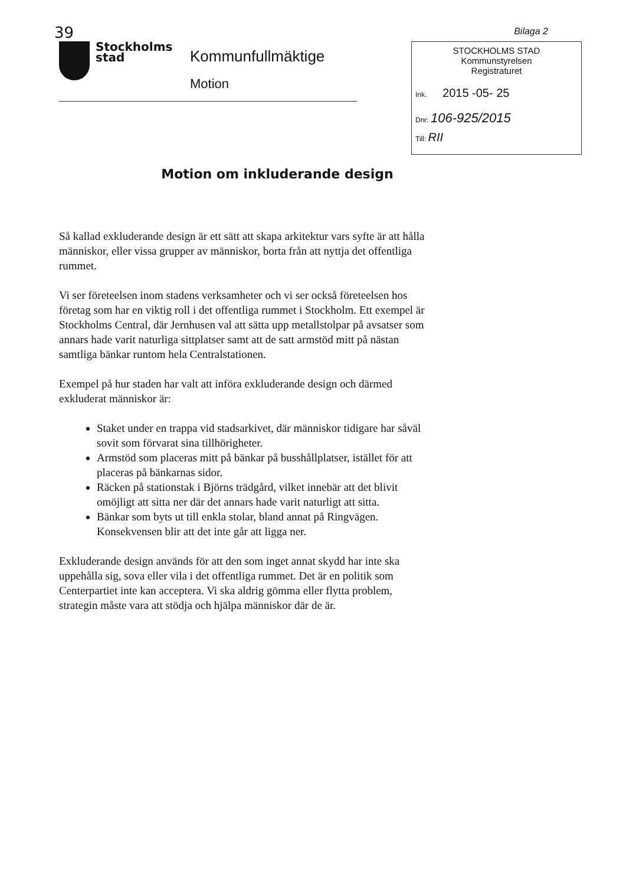39
Stockholms
stad
Kommunfullmäktige
Motion
Bilaga 2
STOCKHOLMS STAD
Kommunstyrelsen
Registraturet
Ink. 2015 -05- 25
Dnr: 106-925/2015
Till: RII
Motion om inkluderande design
Så kallad exkluderande design är ett sätt att skapa arkitektur vars syfte är att hålla människor, eller vissa grupper av människor, borta från att nyttja det offentliga rummet.
Vi ser företeelsen inom stadens verksamheter och vi ser också företeelsen hos företag som har en viktig roll i det offentliga rummet i Stockholm. Ett exempel är Stockholms Central, där Jernhusen val att sätta upp metallstolpar på avsatser som annars hade varit naturliga sittplatser samt att de satt armstöd mitt på nästan samtliga bänkar runtom hela Centralstationen.
Exempel på hur staden har valt att införa exkluderande design och därmed exkluderat människor är:
Staket under en trappa vid stadsarkivet, där människor tidigare har såväl sovit som förvarat sina tillhörigheter.
Armstöd som placeras mitt på bänkar på busshållplatser, istället för att placeras på bänkarnas sidor.
Räcken på stationstak i Björns trädgård, vilket innebär att det blivit omöjligt att sitta ner där det annars hade varit naturligt att sitta.
Bänkar som byts ut till enkla stolar, bland annat på Ringvägen. Konsekvensen blir att det inte går att ligga ner.
Exkluderande design används för att den som inget annat skydd har inte ska uppehålla sig, sova eller vila i det offentliga rummet. Det är en politik som Centerpartiet inte kan acceptera. Vi ska aldrig gömma eller flytta problem, strategin måste vara att stödja och hjälpa människor där de är.